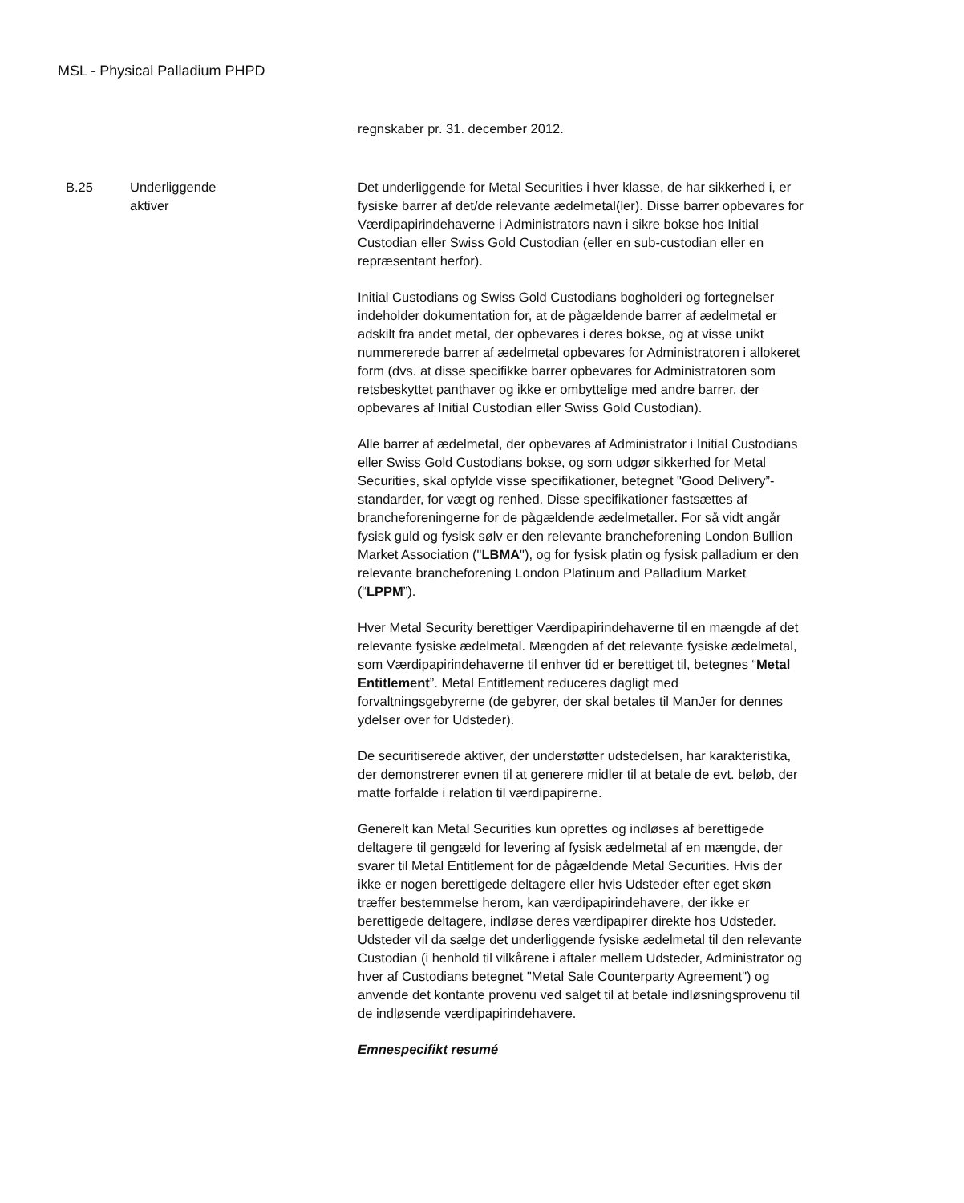MSL - Physical Palladium PHPD
| | | regnskaber pr. 31. december 2012. |
| B.25 | Underliggende aktiver | Det underliggende for Metal Securities i hver klasse, de har sikkerhed i, er fysiske barrer af det/de relevante ædelmetal(ler). Disse barrer opbevares for Værdipapirindehaverne i Administrators navn i sikre bokse hos Initial Custodian eller Swiss Gold Custodian (eller en sub-custodian eller en repræsentant herfor). Initial Custodians og Swiss Gold Custodians bogholderi og fortegnelser indeholder dokumentation for, at de pågældende barrer af ædelmetal er adskilt fra andet metal, der opbevares i deres bokse, og at visse unikt nummererede barrer af ædelmetal opbevares for Administratoren i allokeret form (dvs. at disse specifikke barrer opbevares for Administratoren som retsbeskyttet panthaver og ikke er ombyttelige med andre barrer, der opbevares af Initial Custodian eller Swiss Gold Custodian). Alle barrer af ædelmetal, der opbevares af Administrator i Initial Custodians eller Swiss Gold Custodians bokse, og som udgør sikkerhed for Metal Securities, skal opfylde visse specifikationer, betegnet "Good Delivery”-standarder, for vægt og renhed. Disse specifikationer fastsættes af brancheforeningerne for de pågældende ædelmetaller. For så vidt angår fysisk guld og fysisk sølv er den relevante brancheforening London Bullion Market Association (" LBMA "), og for fysisk platin og fysisk palladium er den relevante brancheforening London Platinum and Palladium Market (“ LPPM ”). Hver Metal Security berettiger Værdipapirindehaverne til en mængde af det relevante fysiske ædelmetal. Mængden af det relevante fysiske ædelmetal, som Værdipapirindehaverne til enhver tid er berettiget til, betegnes “ Metal Entitlement ”. Metal Entitlement reduceres dagligt med forvaltningsgebyrerne (de gebyrer, der skal betales til ManJer for dennes ydelser over for Udsteder). De securitiserede aktiver, der understøtter udstedelsen, har karakteristika, der demonstrerer evnen til at generere midler til at betale de evt. beløb, der matte forfalde i relation til værdipapirerne. Generelt kan Metal Securities kun oprettes og indløses af berettigede deltagere til gengæld for levering af fysisk ædelmetal af en mængde, der svarer til Metal Entitlement for de pågældende Metal Securities. Hvis der ikke er nogen berettigede deltagere eller hvis Udsteder efter eget skøn træffer bestemmelse herom, kan værdipapirindehavere, der ikke er berettigede deltagere, indløse deres værdipapirer direkte hos Udsteder. Udsteder vil da sælge det underliggende fysiske ædelmetal til den relevante Custodian (i henhold til vilkårene i aftaler mellem Udsteder, Administrator og hver af Custodians betegnet "Metal Sale Counterparty Agreement") og anvende det kontante provenu ved salget til at betale indløsningsprovenu til de indløsende værdipapirindehavere. Emnespecifikt resumé |